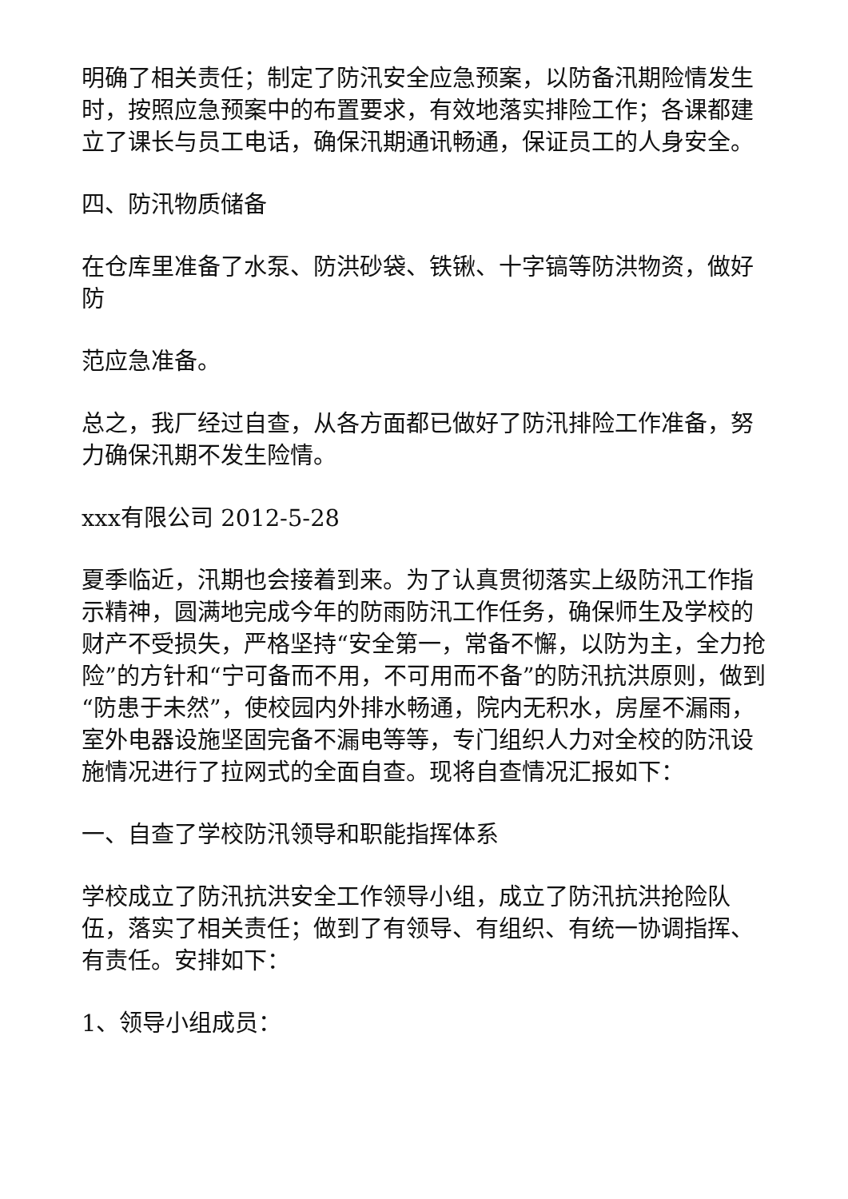明确了相关责任；制定了防汛安全应急预案，以防备汛期险情发生时，按照应急预案中的布置要求，有效地落实排险工作；各课都建立了课长与员工电话，确保汛期通讯畅通，保证员工的人身安全。
四、防汛物质储备
在仓库里准备了水泵、防洪砂袋、铁锹、十字镐等防洪物资，做好防
范应急准备。
总之，我厂经过自查，从各方面都已做好了防汛排险工作准备，努力确保汛期不发生险情。
xxx有限公司 2012-5-28
夏季临近，汛期也会接着到来。为了认真贯彻落实上级防汛工作指示精神，圆满地完成今年的防雨防汛工作任务，确保师生及学校的财产不受损失，严格坚持“安全第一，常备不懈，以防为主，全力抢险”的方针和“宁可备而不用，不可用而不备”的防汛抗洪原则，做到“防患于未然”，使校园内外排水畅通，院内无积水，房屋不漏雨，室外电器设施坚固完备不漏电等等，专门组织人力对全校的防汛设施情况进行了拉网式的全面自查。现将自查情况汇报如下：
一、自查了学校防汛领导和职能指挥体系
学校成立了防汛抗洪安全工作领导小组，成立了防汛抗洪抢险队伍，落实了相关责任；做到了有领导、有组织、有统一协调指挥、有责任。安排如下：
1、领导小组成员：